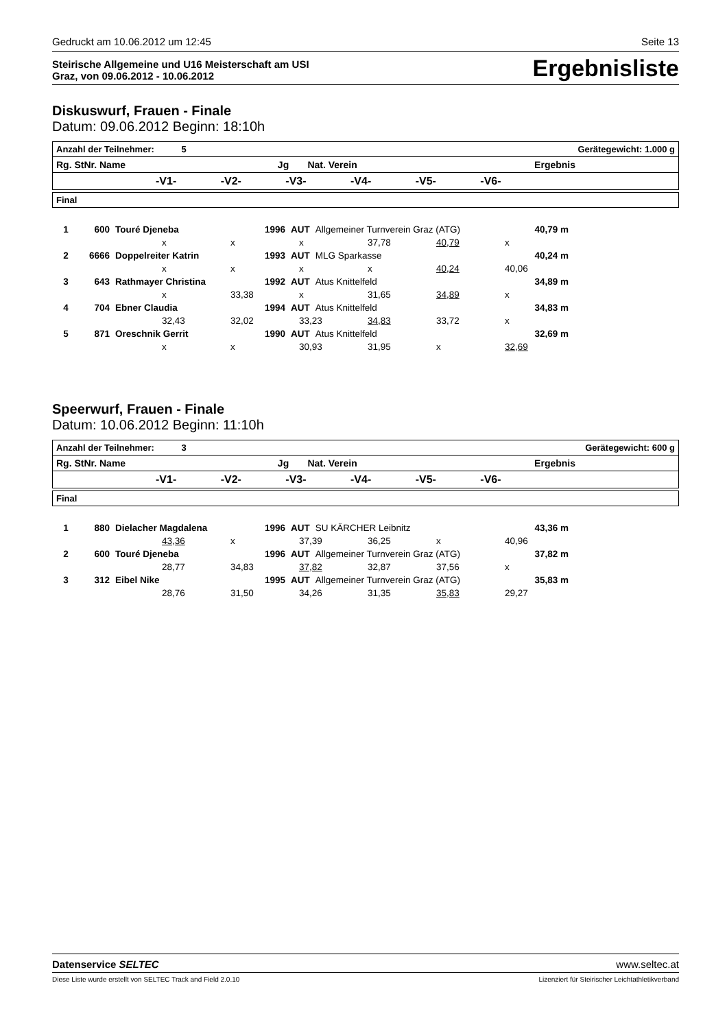Gedruckt am 10.06.2012 um 12:45 Seite 13
Steirische Allgemeine und U16 Meisterschaft am USI
Graz, von 09.06.2012 - 10.06.2012
Ergebnisliste
Diskuswurf, Frauen - Finale
Datum: 09.06.2012 Beginn: 18:10h
| Anzahl der Teilnehmer: 5 Gerätegewicht: 1.000 g |
| Rg. StNr. Name Jg Nat. Verein Ergebnis |
| -V1- -V2- -V3- -V4- -V5- -V6- |
| Final |
| 1 | 600 | Touré Djeneba | 1996 | AUT | Allgemeiner Turnverein Graz (ATG) | 40,79 m |
| x x x 37,78 40,79 x | | | | | | |
| 2 | 6666 | Doppelreiter Katrin | 1993 | AUT | MLG Sparkasse | 40,24 m |
| x x x x 40,24 40,06 | | | | | | |
| 3 | 643 | Rathmayer Christina | 1992 | AUT | Atus Knittelfeld | 34,89 m |
| x 33,38 x 31,65 34,89 x | | | | | | |
| 4 | 704 | Ebner Claudia | 1994 | AUT | Atus Knittelfeld | 34,83 m |
| 32,43 32,02 33,23 34,83 33,72 x | | | | | | |
| 5 | 871 | Oreschnik Gerrit | 1990 | AUT | Atus Knittelfeld | 32,69 m |
| x x 30,93 31,95 x 32,69 | | | | | | |
Speerwurf, Frauen - Finale
Datum: 10.06.2012 Beginn: 11:10h
| Anzahl der Teilnehmer: 3 Gerätegewicht: 600 g |
| Rg. StNr. Name Jg Nat. Verein Ergebnis |
| -V1- -V2- -V3- -V4- -V5- -V6- |
| Final |
| 1 | 880 | Dielacher Magdalena | 1996 | AUT | SU KÄRCHER Leibnitz | 43,36 m |
| 43,36 x 37,39 36,25 x 40,96 | | | | | | |
| 2 | 600 | Touré Djeneba | 1996 | AUT | Allgemeiner Turnverein Graz (ATG) | 37,82 m |
| 28,77 34,83 37,82 32,87 37,56 x | | | | | | |
| 3 | 312 | Eibel Nike | 1995 | AUT | Allgemeiner Turnverein Graz (ATG) | 35,83 m |
| 28,76 31,50 34,26 31,35 35,83 29,27 | | | | | | |
Datenservice SELTEC www.seltec.at
Diese Liste wurde erstellt von SELTEC Track and Field 2.0.10 Lizenziert für Steirischer Leichtathletikverband